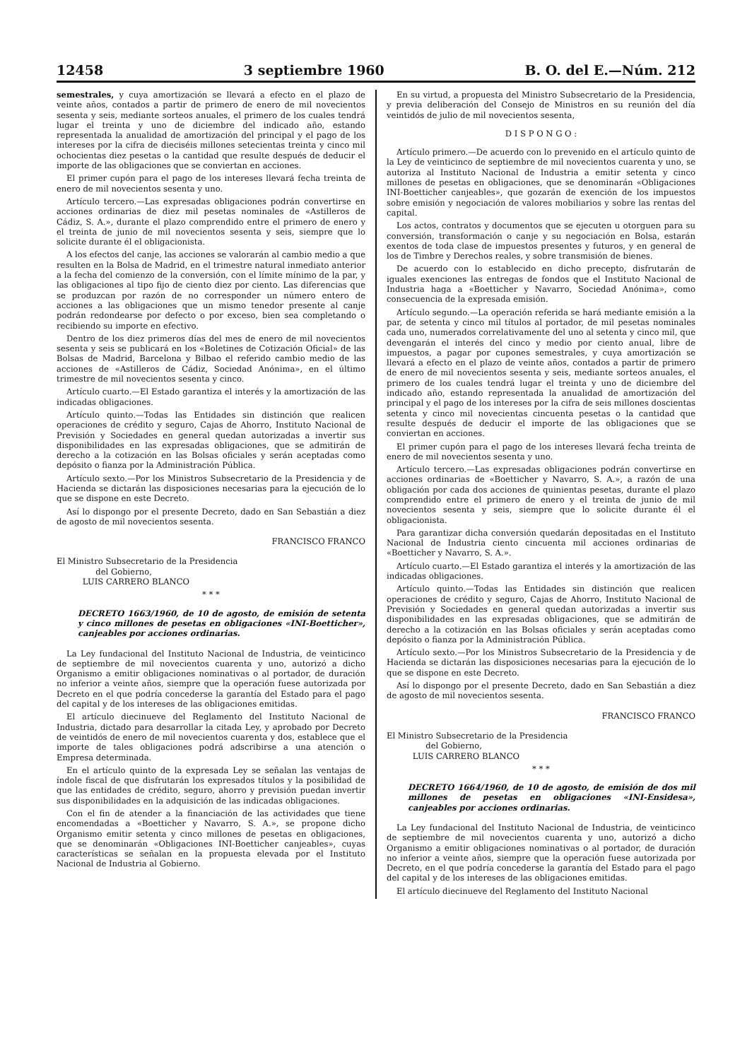12458 3 septiembre 1960 B. O. del E.—Núm. 212
semestrales, y cuya amortización se llevará a efecto en el plazo de veinte años, contados a partir de primero de enero de mil novecientos sesenta y seis, mediante sorteos anuales, el primero de los cuales tendrá lugar el treinta y uno de diciembre del indicado año, estando representada la anualidad de amortización del principal y el pago de los intereses por la cifra de dieciséis millones setecientas treinta y cinco mil ochocientas diez pesetas o la cantidad que resulte después de deducir el importe de las obligaciones que se conviertan en acciones.
El primer cupón para el pago de los intereses llevará fecha treinta de enero de mil novecientos sesenta y uno.
Artículo tercero.—Las expresadas obligaciones podrán convertirse en acciones ordinarias de diez mil pesetas nominales de «Astilleros de Cádiz, S. A.», durante el plazo comprendido entre el primero de enero y el treinta de junio de mil novecientos sesenta y seis, siempre que lo solicite durante él el obligacionista.
A los efectos del canje, las acciones se valorarán al cambio medio a que resulten en la Bolsa de Madrid, en el trimestre natural inmediato anterior a la fecha del comienzo de la conversión, con el límite mínimo de la par, y las obligaciones al tipo fijo de ciento diez por ciento. Las diferencias que se produzcan por razón de no corresponder un número entero de acciones a las obligaciones que un mismo tenedor presente al canje podrán redondearse por defecto o por exceso, bien sea completando o recibiendo su importe en efectivo.
Dentro de los diez primeros días del mes de enero de mil novecientos sesenta y seis se publicará en los «Boletines de Cotización Oficial» de las Bolsas de Madrid, Barcelona y Bilbao el referido cambio medio de las acciones de «Astilleros de Cádiz, Sociedad Anónima», en el último trimestre de mil novecientos sesenta y cinco.
Artículo cuarto.—El Estado garantiza el interés y la amortización de las indicadas obligaciones.
Artículo quinto.—Todas las Entidades sin distinción que realicen operaciones de crédito y seguro, Cajas de Ahorro, Instituto Nacional de Previsión y Sociedades en general quedan autorizadas a invertir sus disponibilidades en las expresadas obligaciones, que se admitirán de derecho a la cotización en las Bolsas oficiales y serán aceptadas como depósito o fianza por la Administración Pública.
Artículo sexto.—Por los Ministros Subsecretario de la Presidencia y de Hacienda se dictarán las disposiciones necesarias para la ejecución de lo que se dispone en este Decreto.
Así lo dispongo por el presente Decreto, dado en San Sebastián a diez de agosto de mil novecientos sesenta.
FRANCISCO FRANCO
El Ministro Subsecretario de la Presidencia
del Gobierno,
LUIS CARRERO BLANCO
* * *
DECRETO 1663/1960, de 10 de agosto, de emisión de setenta y cinco millones de pesetas en obligaciones «INI-Boetticher», canjeables por acciones ordinarias.
La Ley fundacional del Instituto Nacional de Industria, de veinticinco de septiembre de mil novecientos cuarenta y uno, autorizó a dicho Organismo a emitir obligaciones nominativas o al portador, de duración no inferior a veinte años, siempre que la operación fuese autorizada por Decreto en el que podría concederse la garantía del Estado para el pago del capital y de los intereses de las obligaciones emitidas.
El artículo diecinueve del Reglamento del Instituto Nacional de Industria, dictado para desarrollar la citada Ley, y aprobado por Decreto de veintidós de enero de mil novecientos cuarenta y dos, establece que el importe de tales obligaciones podrá adscribirse a una atención o Empresa determinada.
En el artículo quinto de la expresada Ley se señalan las ventajas de índole fiscal de que disfrutarán los expresados títulos y la posibilidad de que las entidades de crédito, seguro, ahorro y previsión puedan invertir sus disponibilidades en la adquisición de las indicadas obligaciones.
Con el fin de atender a la financiación de las actividades que tiene encomendadas a «Boetticher y Navarro, S. A.», se propone dicho Organismo emitir setenta y cinco millones de pesetas en obligaciones, que se denominarán «Obligaciones INI-Boetticher canjeables», cuyas características se señalan en la propuesta elevada por el Instituto Nacional de Industria al Gobierno.
En su virtud, a propuesta del Ministro Subsecretario de la Presidencia, y previa deliberación del Consejo de Ministros en su reunión del día veintidós de julio de mil novecientos sesenta,
D I S P O N G O :
Artículo primero.—De acuerdo con lo prevenido en el artículo quinto de la Ley de veinticinco de septiembre de mil novecientos cuarenta y uno, se autoriza al Instituto Nacional de Industria a emitir setenta y cinco millones de pesetas en obligaciones, que se denominarán «Obligaciones INI-Boetticher canjeables», que gozarán de exención de los impuestos sobre emisión y negociación de valores mobiliarios y sobre las rentas del capital.
Los actos, contratos y documentos que se ejecuten u otorguen para su conversión, transformación o canje y su negociación en Bolsa, estarán exentos de toda clase de impuestos presentes y futuros, y en general de los de Timbre y Derechos reales, y sobre transmisión de bienes.
De acuerdo con lo establecido en dicho precepto, disfrutarán de iguales exenciones las entregas de fondos que el Instituto Nacional de Industria haga a «Boetticher y Navarro, Sociedad Anónima», como consecuencia de la expresada emisión.
Artículo segundo.—La operación referida se hará mediante emisión a la par, de setenta y cinco mil títulos al portador, de mil pesetas nominales cada uno, numerados correlativamente del uno al setenta y cinco mil, que devengarán el interés del cinco y medio por ciento anual, libre de impuestos, a pagar por cupones semestrales, y cuya amortización se llevará a efecto en el plazo de veinte años, contados a partir de primero de enero de mil novecientos sesenta y seis, mediante sorteos anuales, el primero de los cuales tendrá lugar el treinta y uno de diciembre del indicado año, estando representada la anualidad de amortización del principal y el pago de los intereses por la cifra de seis millones doscientas setenta y cinco mil novecientas cincuenta pesetas o la cantidad que resulte después de deducir el importe de las obligaciones que se conviertan en acciones.
El primer cupón para el pago de los intereses llevará fecha treinta de enero de mil novecientos sesenta y uno.
Artículo tercero.—Las expresadas obligaciones podrán convertirse en acciones ordinarias de «Boetticher y Navarro, S. A.», a razón de una obligación por cada dos acciones de quinientas pesetas, durante el plazo comprendido entre el primero de enero y el treinta de junio de mil novecientos sesenta y seis, siempre que lo solicite durante él el obligacionista.
Para garantizar dicha conversión quedarán depositadas en el Instituto Nacional de Industria ciento cincuenta mil acciones ordinarias de «Boetticher y Navarro, S. A.».
Artículo cuarto.—El Estado garantiza el interés y la amortización de las indicadas obligaciones.
Artículo quinto.—Todas las Entidades sin distinción que realicen operaciones de crédito y seguro, Cajas de Ahorro, Instituto Nacional de Previsión y Sociedades en general quedan autorizadas a invertir sus disponibilidades en las expresadas obligaciones, que se admitirán de derecho a la cotización en las Bolsas oficiales y serán aceptadas como depósito o fianza por la Administración Pública.
Artículo sexto.—Por los Ministros Subsecretario de la Presidencia y de Hacienda se dictarán las disposiciones necesarias para la ejecución de lo que se dispone en este Decreto.
Así lo dispongo por el presente Decreto, dado en San Sebastián a diez de agosto de mil novecientos sesenta.
FRANCISCO FRANCO
El Ministro Subsecretario de la Presidencia
del Gobierno,
LUIS CARRERO BLANCO
* * *
DECRETO 1664/1960, de 10 de agosto, de emisión de dos mil millones de pesetas en obligaciones «INI-Ensidesa», canjeables por acciones ordinarias.
La Ley fundacional del Instituto Nacional de Industria, de veinticinco de septiembre de mil novecientos cuarenta y uno, autorizó a dicho Organismo a emitir obligaciones nominativas o al portador, de duración no inferior a veinte años, siempre que la operación fuese autorizada por Decreto, en el que podría concederse la garantía del Estado para el pago del capital y de los intereses de las obligaciones emitidas.
El artículo diecinueve del Reglamento del Instituto Nacional